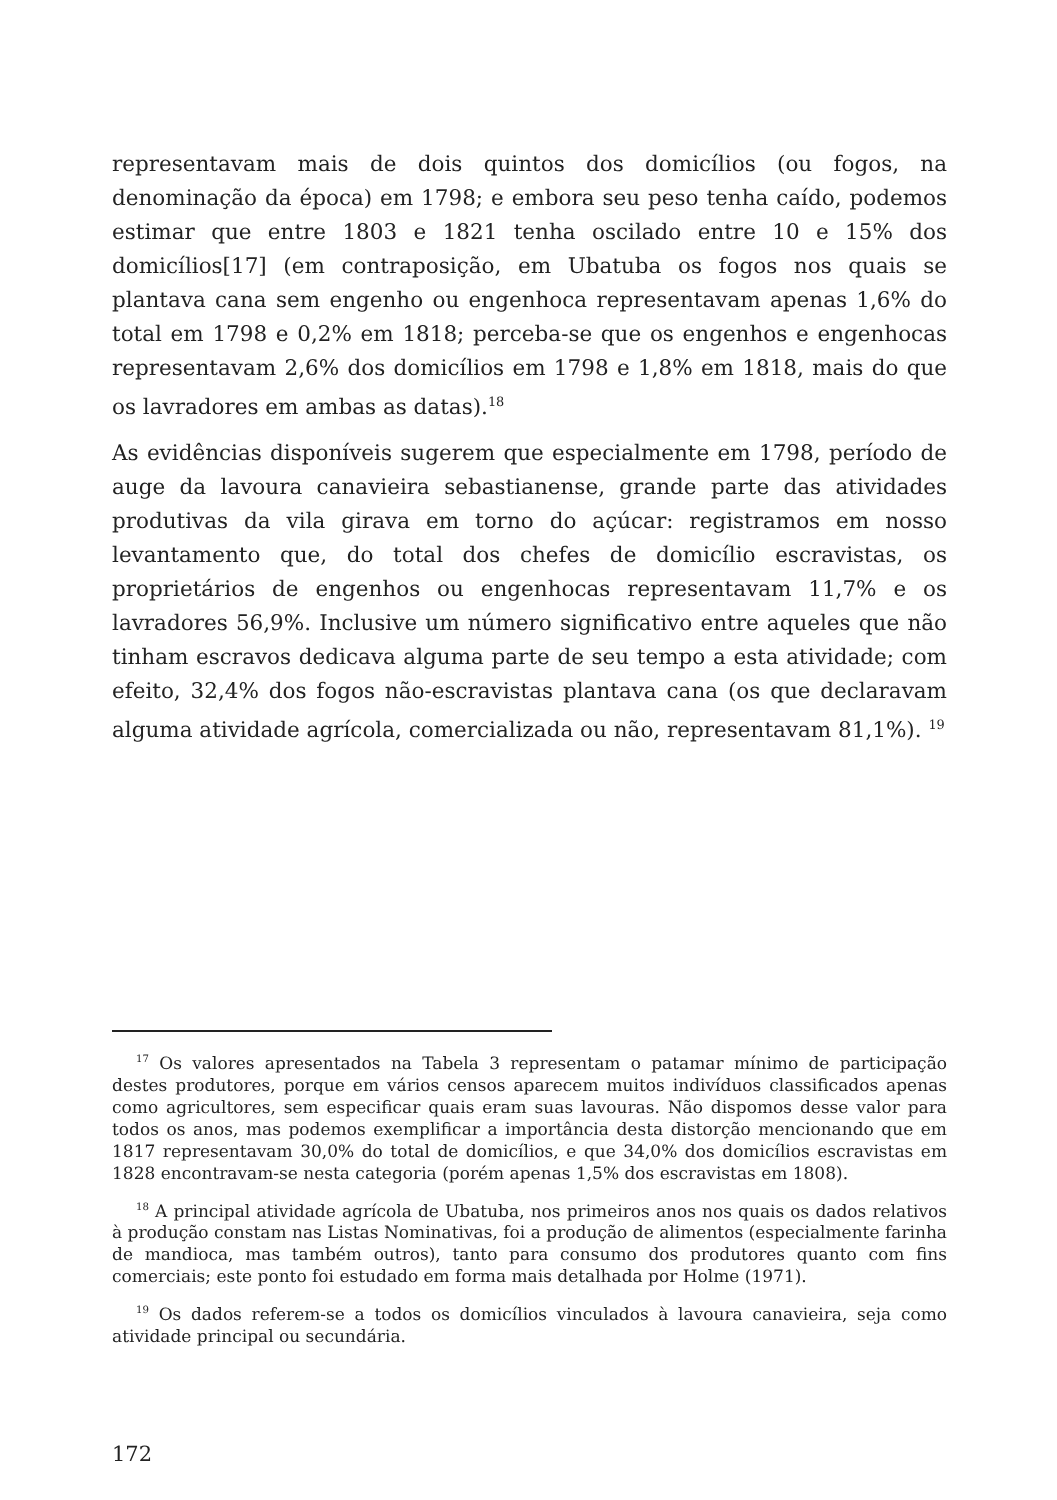representavam mais de dois quintos dos domicílios (ou fogos, na denominação da época) em 1798; e embora seu peso tenha caído, podemos estimar que entre 1803 e 1821 tenha oscilado entre 10 e 15% dos domicílios[17] (em contraposição, em Ubatuba os fogos nos quais se plantava cana sem engenho ou engenhoca representavam apenas 1,6% do total em 1798 e 0,2% em 1818; perceba-se que os engenhos e engenhocas representavam 2,6% dos domicílios em 1798 e 1,8% em 1818, mais do que os lavradores em ambas as datas).<sup>18</sup>
As evidências disponíveis sugerem que especialmente em 1798, período de auge da lavoura canavieira sebastianense, grande parte das atividades produtivas da vila girava em torno do açúcar: registramos em nosso levantamento que, do total dos chefes de domicílio escravistas, os proprietários de engenhos ou engenhocas representavam 11,7% e os lavradores 56,9%. Inclusive um número significativo entre aqueles que não tinham escravos dedicava alguma parte de seu tempo a esta atividade; com efeito, 32,4% dos fogos não-escravistas plantava cana (os que declaravam alguma atividade agrícola, comercializada ou não, representavam 81,1%). <sup>19</sup>
<sup>17</sup> Os valores apresentados na Tabela 3 representam o patamar mínimo de participação destes produtores, porque em vários censos aparecem muitos indivíduos classificados apenas como agricultores, sem especificar quais eram suas lavouras. Não dispomos desse valor para todos os anos, mas podemos exemplificar a importância desta distorção mencionando que em 1817 representavam 30,0% do total de domicílios, e que 34,0% dos domicílios escravistas em 1828 encontravam-se nesta categoria (porém apenas 1,5% dos escravistas em 1808).
<sup>18</sup> A principal atividade agrícola de Ubatuba, nos primeiros anos nos quais os dados relativos à produção constam nas Listas Nominativas, foi a produção de alimentos (especialmente farinha de mandioca, mas também outros), tanto para consumo dos produtores quanto com fins comerciais; este ponto foi estudado em forma mais detalhada por Holme (1971).
<sup>19</sup> Os dados referem-se a todos os domicílios vinculados à lavoura canavieira, seja como atividade principal ou secundária.
172